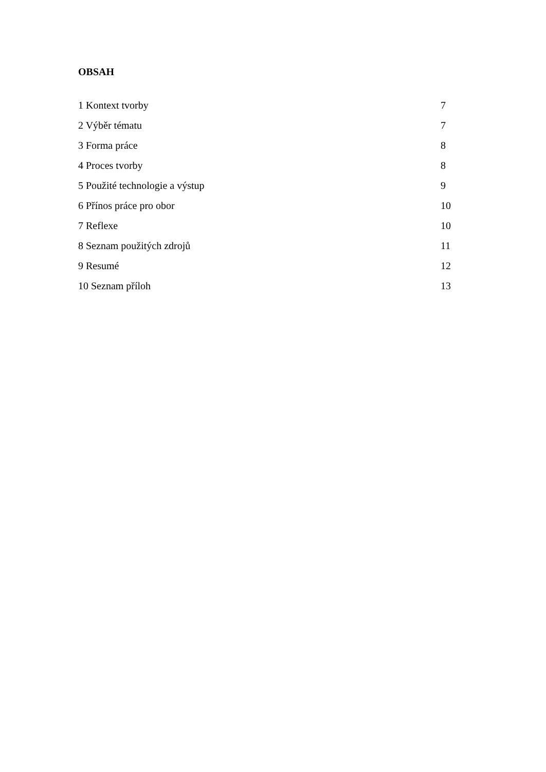OBSAH
1 Kontext tvorby 7
2 Výběr tématu 7
3 Forma práce 8
4 Proces tvorby 8
5 Použité technologie a výstup 9
6 Přínos práce pro obor 10
7 Reflexe 10
8 Seznam použitých zdrojů 11
9 Resumé 12
10 Seznam příloh 13